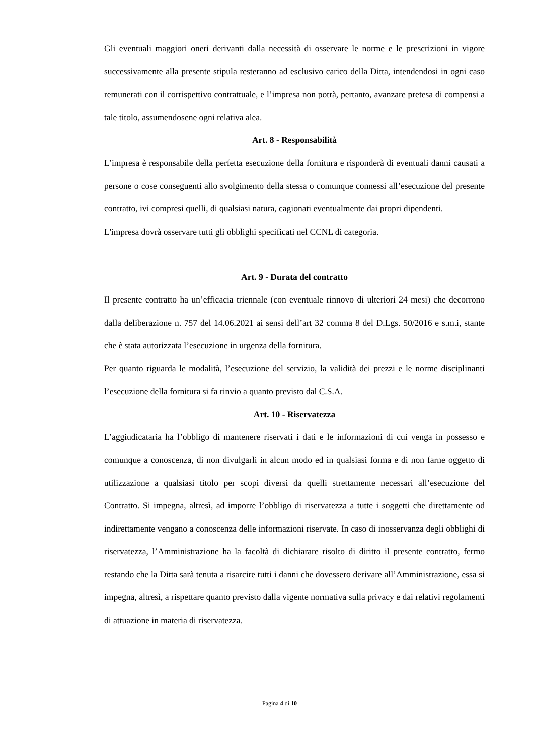Gli eventuali maggiori oneri derivanti dalla necessità di osservare le norme e le prescrizioni in vigore successivamente alla presente stipula resteranno ad esclusivo carico della Ditta, intendendosi in ogni caso remunerati con il corrispettivo contrattuale, e l’impresa non potrà, pertanto, avanzare pretesa di compensi a tale titolo, assumendosene ogni relativa alea.
Art. 8 - Responsabilità
L’impresa è responsabile della perfetta esecuzione della fornitura e risponderà di eventuali danni causati a persone o cose conseguenti allo svolgimento della stessa o comunque connessi all’esecuzione del presente contratto, ivi compresi quelli, di qualsiasi natura, cagionati eventualmente dai propri dipendenti.
L'impresa dovrà osservare tutti gli obblighi specificati nel CCNL di categoria.
Art. 9 - Durata del contratto
Il presente contratto ha un’efficacia triennale (con eventuale rinnovo di ulteriori 24 mesi) che decorrono dalla deliberazione n. 757 del 14.06.2021 ai sensi dell’art 32 comma 8 del D.Lgs. 50/2016 e s.m.i, stante che è stata autorizzata l’esecuzione in urgenza della fornitura.
Per quanto riguarda le modalità, l’esecuzione del servizio, la validità dei prezzi e le norme disciplinanti l’esecuzione della fornitura si fa rinvio a quanto previsto dal C.S.A.
Art. 10 - Riservatezza
L’aggiudicataria ha l’obbligo di mantenere riservati i dati e le informazioni di cui venga in possesso e comunque a conoscenza, di non divulgarli in alcun modo ed in qualsiasi forma e di non farne oggetto di utilizzazione a qualsiasi titolo per scopi diversi da quelli strettamente necessari all’esecuzione del Contratto. Si impegna, altresì, ad imporre l’obbligo di riservatezza a tutte i soggetti che direttamente od indirettamente vengano a conoscenza delle informazioni riservate. In caso di inosservanza degli obblighi di riservatezza, l’Amministrazione ha la facoltà di dichiarare risolto di diritto il presente contratto, fermo restando che la Ditta sarà tenuta a risarcire tutti i danni che dovessero derivare all’Amministrazione, essa si impegna, altresì, a rispettare quanto previsto dalla vigente normativa sulla privacy e dai relativi regolamenti di attuazione in materia di riservatezza.
Pagina 4 di 10